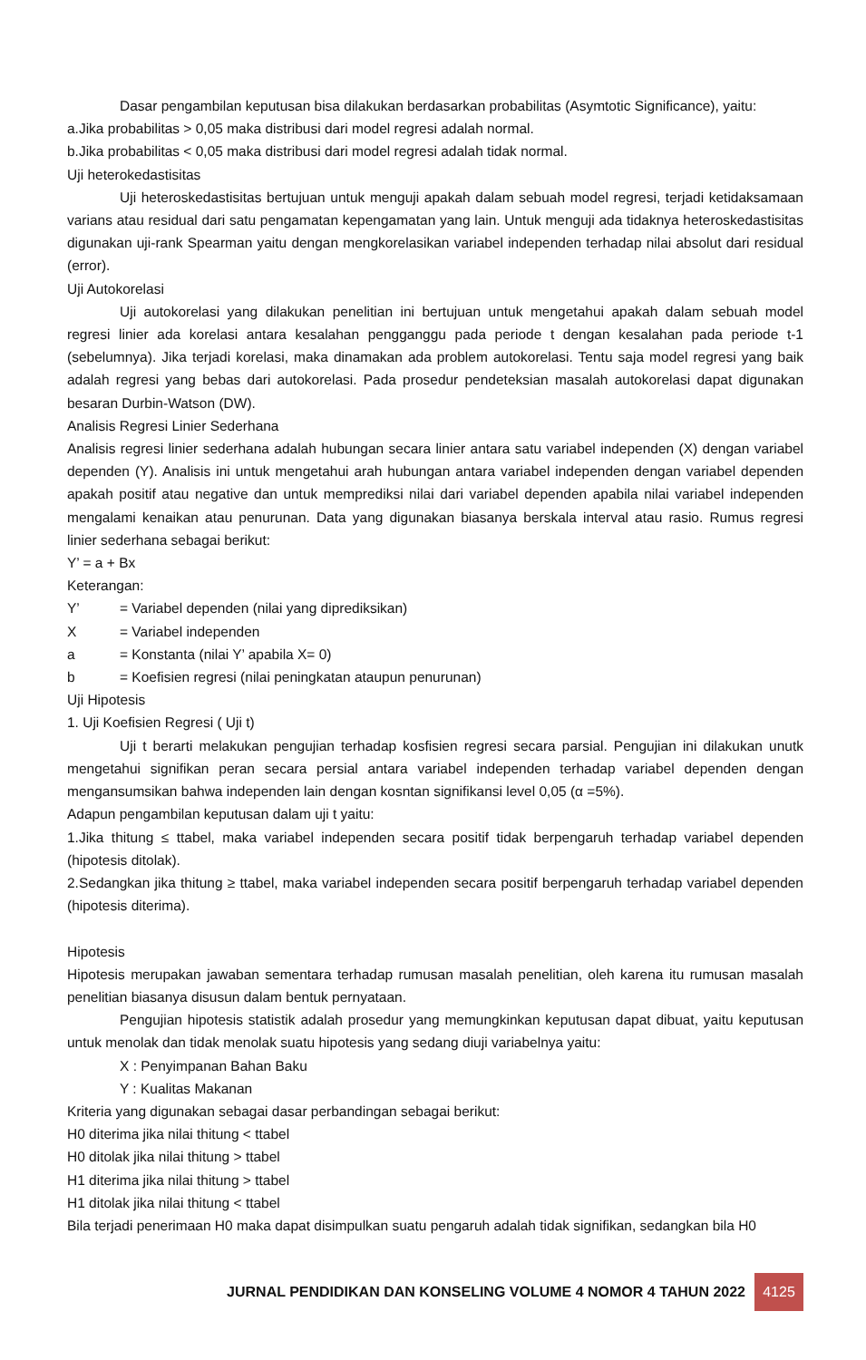Dasar pengambilan keputusan bisa dilakukan berdasarkan probabilitas (Asymtotic Significance), yaitu:
a.Jika probabilitas > 0,05 maka distribusi dari model regresi adalah normal.
b.Jika probabilitas < 0,05 maka distribusi dari model regresi adalah tidak normal.
Uji heterokedastisitas
Uji heteroskedastisitas bertujuan untuk menguji apakah dalam sebuah model regresi, terjadi ketidaksamaan varians atau residual dari satu pengamatan kepengamatan yang lain. Untuk menguji ada tidaknya heteroskedastisitas digunakan uji-rank Spearman yaitu dengan mengkorelasikan variabel independen terhadap nilai absolut dari residual (error).
Uji Autokorelasi
Uji autokorelasi yang dilakukan penelitian ini bertujuan untuk mengetahui apakah dalam sebuah model regresi linier ada korelasi antara kesalahan pengganggu pada periode t dengan kesalahan pada periode t-1 (sebelumnya). Jika terjadi korelasi, maka dinamakan ada problem autokorelasi. Tentu saja model regresi yang baik adalah regresi yang bebas dari autokorelasi. Pada prosedur pendeteksian masalah autokorelasi dapat digunakan besaran Durbin-Watson (DW).
Analisis Regresi Linier Sederhana
Analisis regresi linier sederhana adalah hubungan secara linier antara satu variabel independen (X) dengan variabel dependen (Y). Analisis ini untuk mengetahui arah hubungan antara variabel independen dengan variabel dependen apakah positif atau negative dan untuk memprediksi nilai dari variabel dependen apabila nilai variabel independen mengalami kenaikan atau penurunan. Data yang digunakan biasanya berskala interval atau rasio. Rumus regresi linier sederhana sebagai berikut:
Y’ = a + Bx
Keterangan:
Y’ = Variabel dependen (nilai yang diprediksikan)
X = Variabel independen
a = Konstanta (nilai Y’ apabila X= 0)
b = Koefisien regresi (nilai peningkatan ataupun penurunan)
Uji Hipotesis
1. Uji Koefisien Regresi ( Uji t)
Uji t berarti melakukan pengujian terhadap kosfisien regresi secara parsial. Pengujian ini dilakukan unutk mengetahui signifikan peran secara persial antara variabel independen terhadap variabel dependen dengan mengansumsikan bahwa independen lain dengan kosntan signifikansi level 0,05 (α =5%).
Adapun pengambilan keputusan dalam uji t yaitu:
1.Jika thitung ≤ ttabel, maka variabel independen secara positif tidak berpengaruh terhadap variabel dependen (hipotesis ditolak).
2.Sedangkan jika thitung ≥ ttabel, maka variabel independen secara positif berpengaruh terhadap variabel dependen (hipotesis diterima).
Hipotesis
Hipotesis merupakan jawaban sementara terhadap rumusan masalah penelitian, oleh karena itu rumusan masalah penelitian biasanya disusun dalam bentuk pernyataan.
Pengujian hipotesis statistik adalah prosedur yang memungkinkan keputusan dapat dibuat, yaitu keputusan untuk menolak dan tidak menolak suatu hipotesis yang sedang diuji variabelnya yaitu:
X : Penyimpanan Bahan Baku
Y : Kualitas Makanan
Kriteria yang digunakan sebagai dasar perbandingan sebagai berikut:
H0 diterima jika nilai thitung < ttabel
H0 ditolak jika nilai thitung > ttabel
H1 diterima jika nilai thitung > ttabel
H1 ditolak jika nilai thitung < ttabel
Bila terjadi penerimaan H0 maka dapat disimpulkan suatu pengaruh adalah tidak signifikan, sedangkan bila H0
JURNAL PENDIDIKAN DAN KONSELING VOLUME 4 NOMOR 4 TAHUN 2022
4125